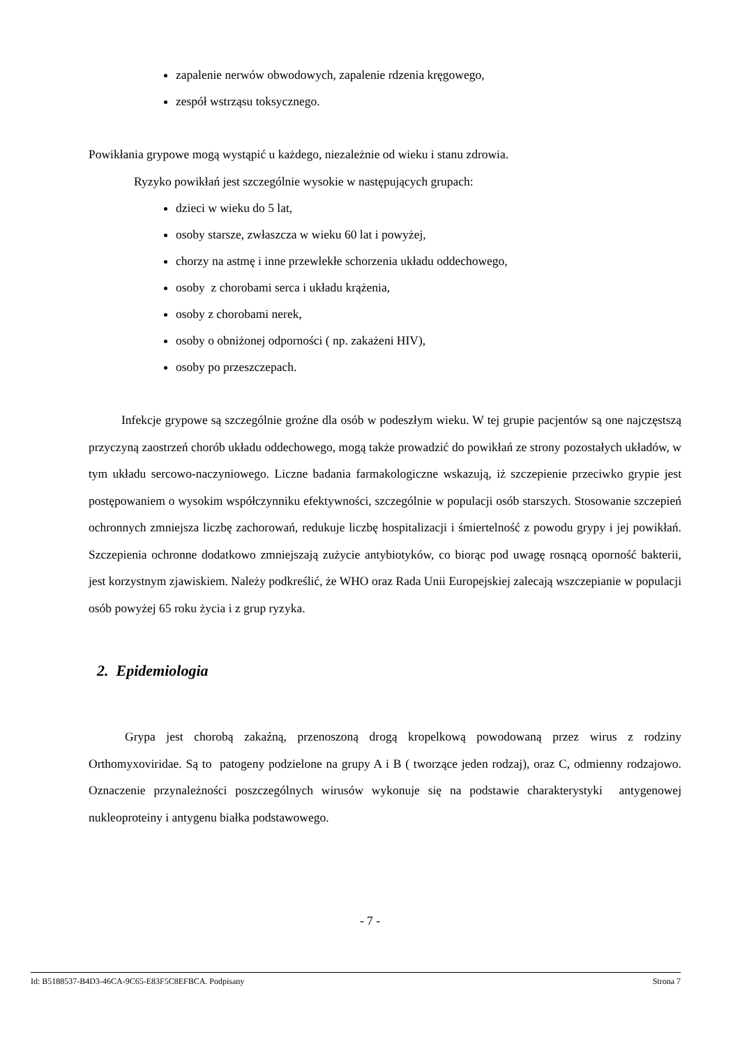zapalenie nerwów obwodowych, zapalenie rdzenia kręgowego,
zespół wstrząsu toksycznego.
Powikłania grypowe mogą wystąpić u każdego, niezależnie od wieku i stanu zdrowia.
Ryzyko powikłań jest szczególnie wysokie w następujących grupach:
dzieci w wieku do 5 lat,
osoby starsze, zwłaszcza w wieku 60 lat i powyżej,
chorzy na astmę i inne przewlekłe schorzenia układu oddechowego,
osoby z chorobami serca i układu krążenia,
osoby z chorobami nerek,
osoby o obniżonej odporności ( np. zakażeni HIV),
osoby po przeszczepach.
Infekcje grypowe są szczególnie groźne dla osób w podeszłym wieku. W tej grupie pacjentów są one najczęstszą przyczyną zaostrzeń chorób układu oddechowego, mogą także prowadzić do powikłań ze strony pozostałych układów, w tym układu sercowo-naczyniowego. Liczne badania farmakologiczne wskazują, iż szczepienie przeciwko grypie jest postępowaniem o wysokim współczynniku efektywności, szczególnie w populacji osób starszych. Stosowanie szczepień ochronnych zmniejsza liczbę zachorowań, redukuje liczbę hospitalizacji i śmiertelność z powodu grypy i jej powikłań. Szczepienia ochronne dodatkowo zmniejszają zużycie antybiotyków, co biorąc pod uwagę rosnącą oporność bakterii, jest korzystnym zjawiskiem. Należy podkreślić, że WHO oraz Rada Unii Europejskiej zalecają wszczepianie w populacji osób powyżej 65 roku życia i z grup ryzyka.
2. Epidemiologia
Grypa jest chorobą zakaźną, przenoszoną drogą kropelkową powodowaną przez wirus z rodziny Orthomyxoviridae. Są to patogeny podzielone na grupy A i B ( tworzące jeden rodzaj), oraz C, odmienny rodzajowo. Oznaczenie przynależności poszczególnych wirusów wykonuje się na podstawie charakterystyki antygenowej nukleoproteiny i antygenu białka podstawowego.
- 7 -
Id: B5188537-B4D3-46CA-9C65-E83F5C8EFBCA. Podpisany Strona 7